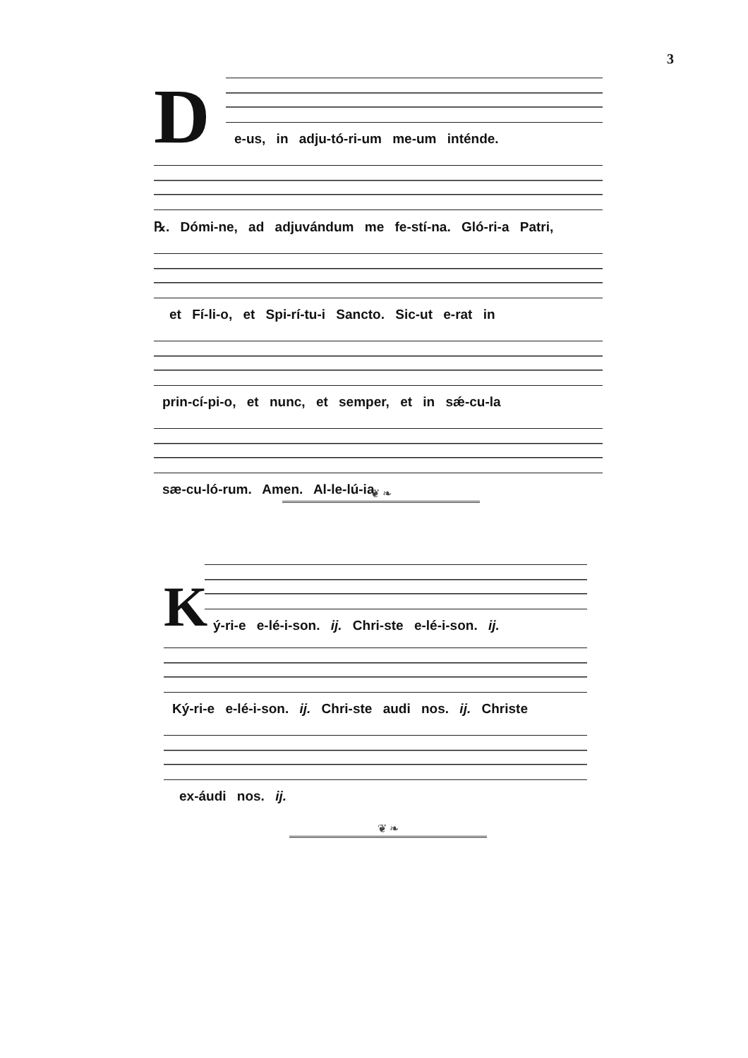3
D
e-us, in adju-tó-ri-um me-um inténde.
℞. Dómi-ne, ad adjuvándum me fe-stí-na. Gló-ri-a Patri,
et Fí-li-o, et Spi-rí-tu-i Sancto. Sic-ut e-rat in
prin-cí-pi-o, et nunc, et semper, et in sǽ-cu-la
sæ-cu-ló-rum. Amen. Al-le-lú-ia.
❦ ❧
K
ý-ri-e e-lé-i-son. ij. Chri-ste e-lé-i-son. ij.
Ký-ri-e e-lé-i-son. ij. Chri-ste audi nos. ij. Christe
ex-áudi nos. ij.
❦ ❧